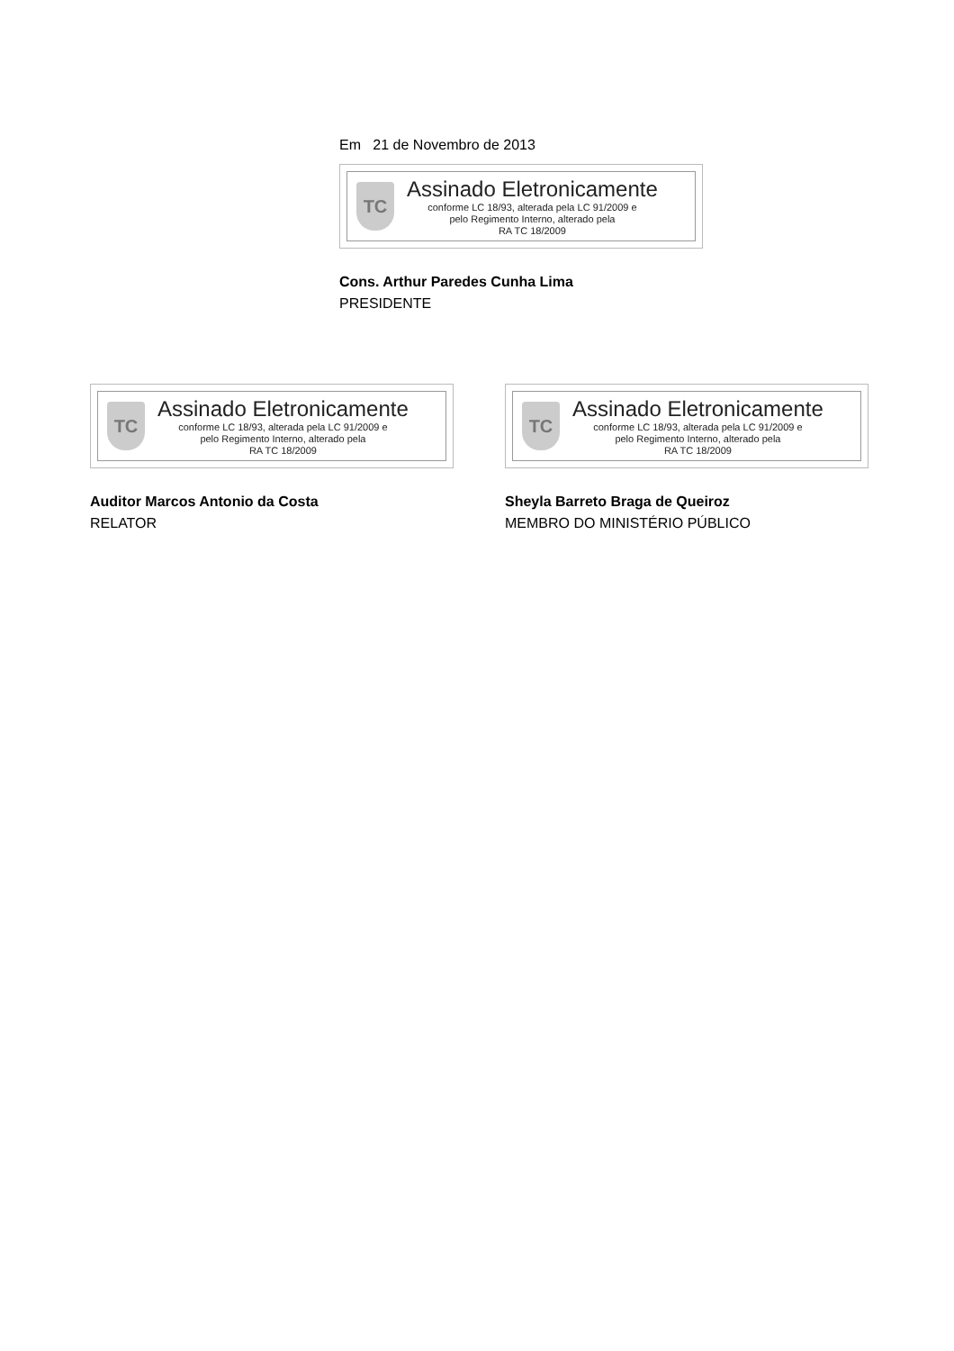Em 21 de Novembro de 2013
TC
Assinado Eletronicamente
conforme LC 18/93, alterada pela LC 91/2009 e
pelo Regimento Interno, alterado pela
RA TC 18/2009
Cons. Arthur Paredes Cunha Lima
PRESIDENTE
TC
Assinado Eletronicamente
conforme LC 18/93, alterada pela LC 91/2009 e
pelo Regimento Interno, alterado pela
RA TC 18/2009
Auditor Marcos Antonio da Costa
RELATOR
TC
Assinado Eletronicamente
conforme LC 18/93, alterada pela LC 91/2009 e
pelo Regimento Interno, alterado pela
RA TC 18/2009
Sheyla Barreto Braga de Queiroz
MEMBRO DO MINISTÉRIO PÚBLICO